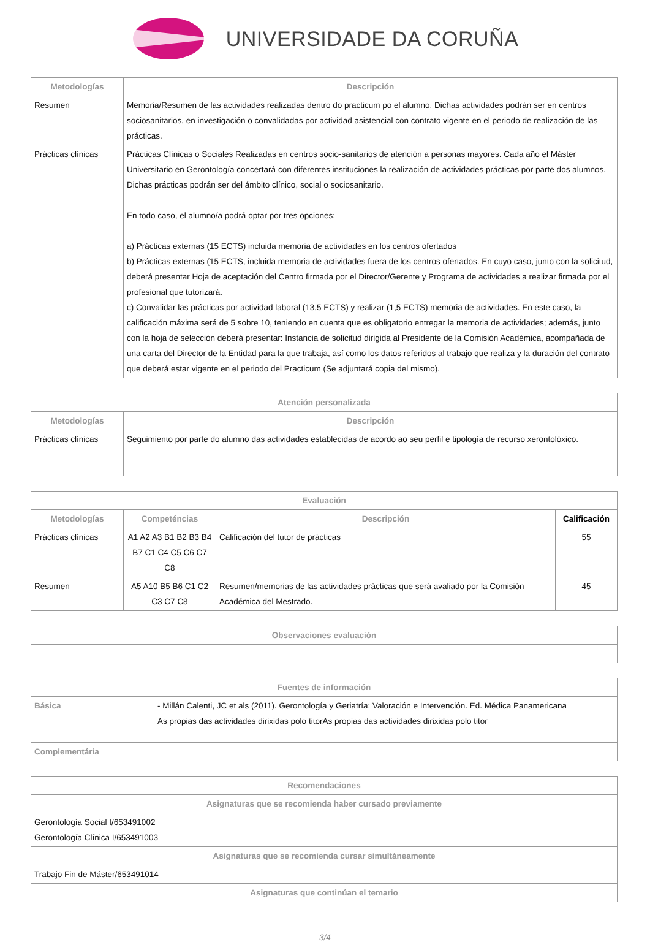UNIVERSIDADE DA CORUÑA
| Metodologías | Descripción |
| --- | --- |
| Resumen | Memoria/Resumen de las actividades realizadas dentro do practicum po el alumno. Dichas actividades podrán ser en centros sociosanitarios, en investigación o convalidadas por actividad asistencial con contrato vigente en el periodo de realización de las prácticas. |
| Prácticas clínicas | Prácticas Clínicas o Sociales Realizadas en centros socio-sanitarios de atención a personas mayores. Cada año el Máster Universitario en Gerontología concertará con diferentes instituciones la realización de actividades prácticas por parte dos alumnos. Dichas prácticas podrán ser del ámbito clínico, social o sociosanitario. En todo caso, el alumno/a podrá optar por tres opciones: a) Prácticas externas (15 ECTS) incluida memoria de actividades en los centros ofertados b) Prácticas externas (15 ECTS, incluida memoria de actividades fuera de los centros ofertados. En cuyo caso, junto con la solicitud, deberá presentar Hoja de aceptación del Centro firmada por el Director/Gerente y Programa de actividades a realizar firmada por el profesional que tutorizará. c) Convalidar las prácticas por actividad laboral (13,5 ECTS) y realizar (1,5 ECTS) memoria de actividades. En este caso, la calificación máxima será de 5 sobre 10, teniendo en cuenta que es obligatorio entregar la memoria de actividades; además, junto con la hoja de selección deberá presentar: Instancia de solicitud dirigida al Presidente de la Comisión Académica, acompañada de una carta del Director de la Entidad para la que trabaja, así como los datos referidos al trabajo que realiza y la duración del contrato que deberá estar vigente en el periodo del Practicum (Se adjuntará copia del mismo). |
| Atención personalizada | |
| --- | --- |
| Metodologías | Descripción |
| Prácticas clínicas | Seguimiento por parte do alumno das actividades establecidas de acordo ao seu perfil e tipología de recurso xerontolóxico. |
| Evaluación | | | |
| --- | --- | --- | --- |
| Metodologías | Competéncias | Descripción | Calificación |
| Prácticas clínicas | A1 A2 A3 B1 B2 B3 B4 B7 C1 C4 C5 C6 C7 C8 | Calificación del tutor de prácticas | 55 |
| Resumen | A5 A10 B5 B6 C1 C2 C3 C7 C8 | Resumen/memorias de las actividades prácticas que será avaliado por la Comisión Académica del Mestrado. | 45 |
| Observaciones evaluación |
| --- |
| Fuentes de información | |
| --- | --- |
| Básica | - Millán Calenti, JC et als (2011). Gerontología y Geriatría: Valoración e Intervención. Ed. Médica Panamericana As propias das actividades dirixidas polo titorAs propias das actividades dirixidas polo titor |
| Complementária | |
| Recomendaciones |
| --- |
| Asignaturas que se recomienda haber cursado previamente |
| Gerontología Social I/653491002 Gerontología Clínica I/653491003 |
| Asignaturas que se recomienda cursar simultáneamente |
| Trabajo Fin de Máster/653491014 |
| Asignaturas que continúan el temario |
3/4